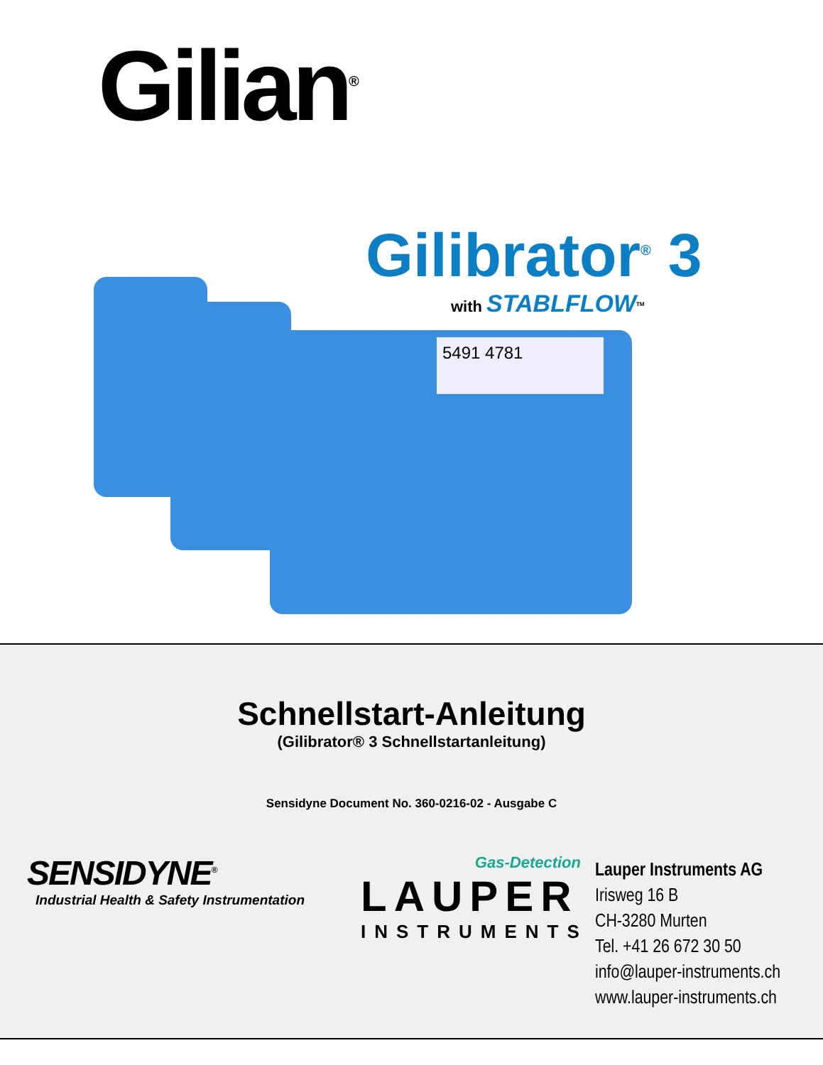Gilian<sup>®</sup>
Gilibrator<sup>®</sup> 3
with STABLFLOW<sup>TM</sup>
5491 4781
Schnellstart-Anleitung
(Gilibrator® 3 Schnellstartanleitung)
Sensidyne Document No. 360-0216-02 - Ausgabe C
SENSIDYNE<sup>®</sup>
Industrial Health & Safety Instrumentation
Gas-Detection
LAUPER
INSTRUMENTS
Lauper Instruments AG
Irisweg 16 B
CH-3280 Murten
Tel. +41 26 672 30 50
info@lauper-instruments.ch
www.lauper-instruments.ch